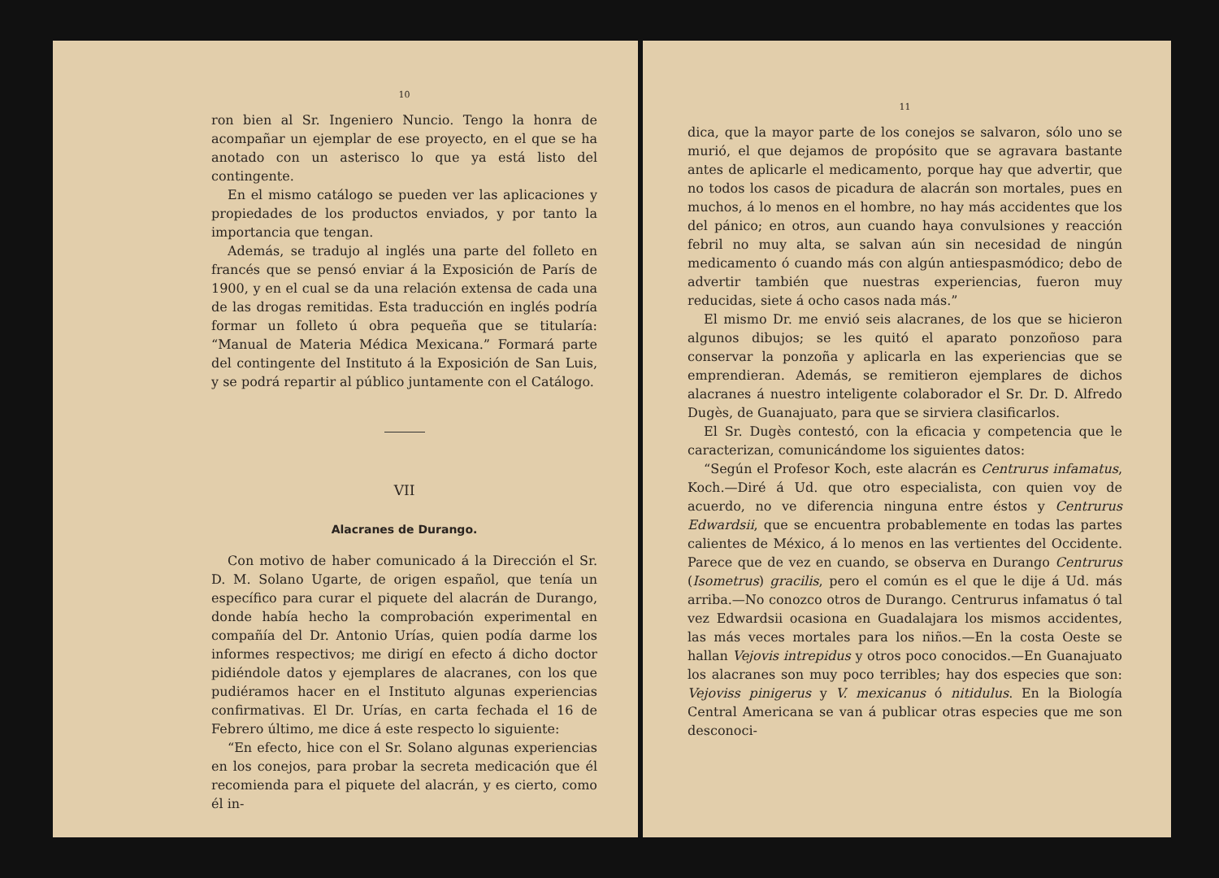10
ron bien al Sr. Ingeniero Nuncio. Tengo la honra de acompañar un ejemplar de ese proyecto, en el que se ha anotado con un asterisco lo que ya está listo del contingente.
En el mismo catálogo se pueden ver las aplicaciones y propiedades de los productos enviados, y por tanto la importancia que tengan.
Además, se tradujo al inglés una parte del folleto en francés que se pensó enviar á la Exposición de París de 1900, y en el cual se da una relación extensa de cada una de las drogas remitidas. Esta traducción en inglés podría formar un folleto ú obra pequeña que se titularía: “Manual de Materia Médica Mexicana.” Formará parte del contingente del Instituto á la Exposición de San Luis, y se podrá repartir al público juntamente con el Catálogo.
VII
Alacranes de Durango.
Con motivo de haber comunicado á la Dirección el Sr. D. M. Solano Ugarte, de origen español, que tenía un específico para curar el piquete del alacrán de Durango, donde había hecho la comprobación experimental en compañía del Dr. Antonio Urías, quien podía darme los informes respectivos; me dirigí en efecto á dicho doctor pidiéndole datos y ejemplares de alacranes, con los que pudiéramos hacer en el Instituto algunas experiencias confirmativas. El Dr. Urías, en carta fechada el 16 de Febrero último, me dice á este respecto lo siguiente:
“En efecto, hice con el Sr. Solano algunas experiencias en los conejos, para probar la secreta medicación que él recomienda para el piquete del alacrán, y es cierto, como él in-
11
dica, que la mayor parte de los conejos se salvaron, sólo uno se murió, el que dejamos de propósito que se agravara bastante antes de aplicarle el medicamento, porque hay que advertir, que no todos los casos de picadura de alacrán son mortales, pues en muchos, á lo menos en el hombre, no hay más accidentes que los del pánico; en otros, aun cuando haya convulsiones y reacción febril no muy alta, se salvan aún sin necesidad de ningún medicamento ó cuando más con algún antiespasmódico; debo de advertir también que nuestras experiencias, fueron muy reducidas, siete á ocho casos nada más.”
El mismo Dr. me envió seis alacranes, de los que se hicieron algunos dibujos; se les quitó el aparato ponzoñoso para conservar la ponzoña y aplicarla en las experiencias que se emprendieran. Además, se remitieron ejemplares de dichos alacranes á nuestro inteligente colaborador el Sr. Dr. D. Alfredo Dugès, de Guanajuato, para que se sirviera clasificarlos.
El Sr. Dugès contestó, con la eficacia y competencia que le caracterizan, comunicándome los siguientes datos:
“Según el Profesor Koch, este alacrán es Centrurus infamatus, Koch.—Diré á Ud. que otro especialista, con quien voy de acuerdo, no ve diferencia ninguna entre éstos y Centrurus Edwardsii, que se encuentra probablemente en todas las partes calientes de México, á lo menos en las vertientes del Occidente. Parece que de vez en cuando, se observa en Durango Centrurus (Isometrus) gracilis, pero el común es el que le dije á Ud. más arriba.—No conozco otros de Durango. Centrurus infamatus ó tal vez Edwardsii ocasiona en Guadalajara los mismos accidentes, las más veces mortales para los niños.—En la costa Oeste se hallan Vejovis intrepidus y otros poco conocidos.—En Guanajuato los alacranes son muy poco terribles; hay dos especies que son: Vejoviss pinigerus y V. mexicanus ó nitidulus. En la Biología Central Americana se van á publicar otras especies que me son desconoci-